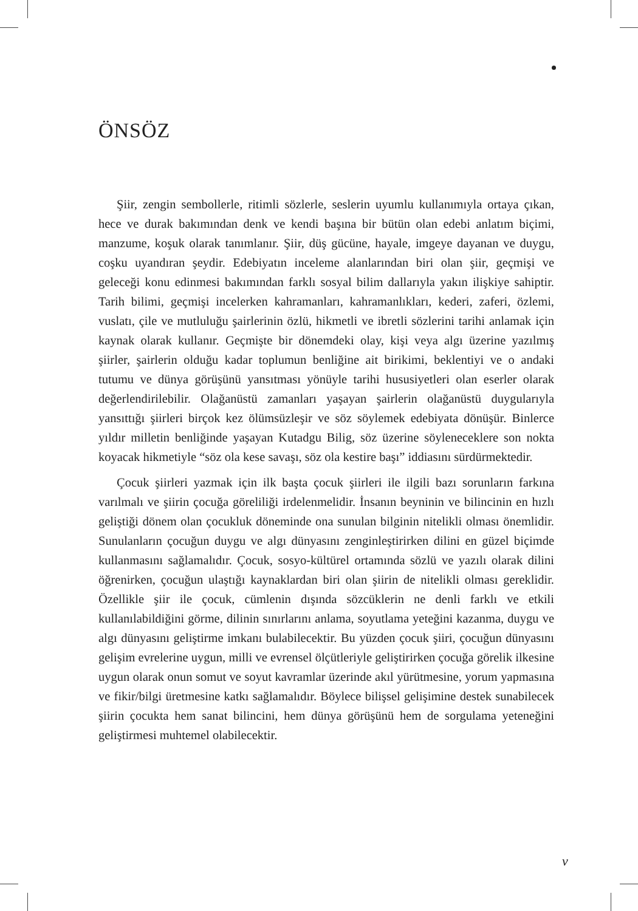ÖNSÖZ
Şiir, zengin sembollerle, ritimli sözlerle, seslerin uyumlu kullanımıyla ortaya çıkan, hece ve durak bakımından denk ve kendi başına bir bütün olan edebi anlatım biçimi, manzume, koşuk olarak tanımlanır. Şiir, düş gücüne, hayale, imgeye dayanan ve duygu, coşku uyandıran şeydir. Edebiyatın inceleme alanlarından biri olan şiir, geçmişi ve geleceği konu edinmesi bakımından farklı sosyal bilim dallarıyla yakın ilişkiye sahiptir. Tarih bilimi, geçmişi incelerken kahramanları, kahramanlıkları, kederi, zaferi, özlemi, vuslatı, çile ve mutluluğu şairlerinin özlü, hikmetli ve ibretli sözlerini tarihi anlamak için kaynak olarak kullanır. Geçmişte bir dönemdeki olay, kişi veya algı üzerine yazılmış şiirler, şairlerin olduğu kadar toplumun benliğine ait birikimi, beklentiyi ve o andaki tutumu ve dünya görüşünü yansıtması yönüyle tarihi hususiyetleri olan eserler olarak değerlendirilebilir. Olağanüstü zamanları yaşayan şairlerin olağanüstü duygularıyla yansıttığı şiirleri birçok kez ölümsüzleşir ve söz söylemek edebiyata dönüşür. Binlerce yıldır milletin benliğinde yaşayan Kutadgu Bilig, söz üzerine söyleneceklere son nokta koyacak hikmetiyle “söz ola kese savaşı, söz ola kestire başı” iddiasını sürdürmektedir.
Çocuk şiirleri yazmak için ilk başta çocuk şiirleri ile ilgili bazı sorunların farkına varılmalı ve şiirin çocuğa göreliliği irdelenmelidir. İnsanın beyninin ve bilincinin en hızlı geliştiği dönem olan çocukluk döneminde ona sunulan bilginin nitelikli olması önemlidir. Sunulanların çocuğun duygu ve algı dünyasını zenginleştirirken dilini en güzel biçimde kullanmasını sağlamalıdır. Çocuk, sosyo-kültürel ortamında sözlü ve yazılı olarak dilini öğrenirken, çocuğun ulaştığı kaynaklardan biri olan şiirin de nitelikli olması gereklidir. Özellikle şiir ile çocuk, cümlenin dışında sözcüklerin ne denli farklı ve etkili kullanılabildiğini görme, dilinin sınırlarını anlama, soyutlama yeteğini kazanma, duygu ve algı dünyasını geliştirme imkanı bulabilecektir. Bu yüzden çocuk şiiri, çocuğun dünyasını gelişim evrelerine uygun, milli ve evrensel ölçütleriyle geliştirirken çocuğa görelik ilkesine uygun olarak onun somut ve soyut kavramlar üzerinde akıl yürütmesine, yorum yapmasına ve fikir/bilgi üretmesine katkı sağlamalıdır. Böylece bilişsel gelişimine destek sunabilecek şiirin çocukta hem sanat bilincini, hem dünya görüşünü hem de sorgulama yeteneğini geliştirmesi muhtemel olabilecektir.
v